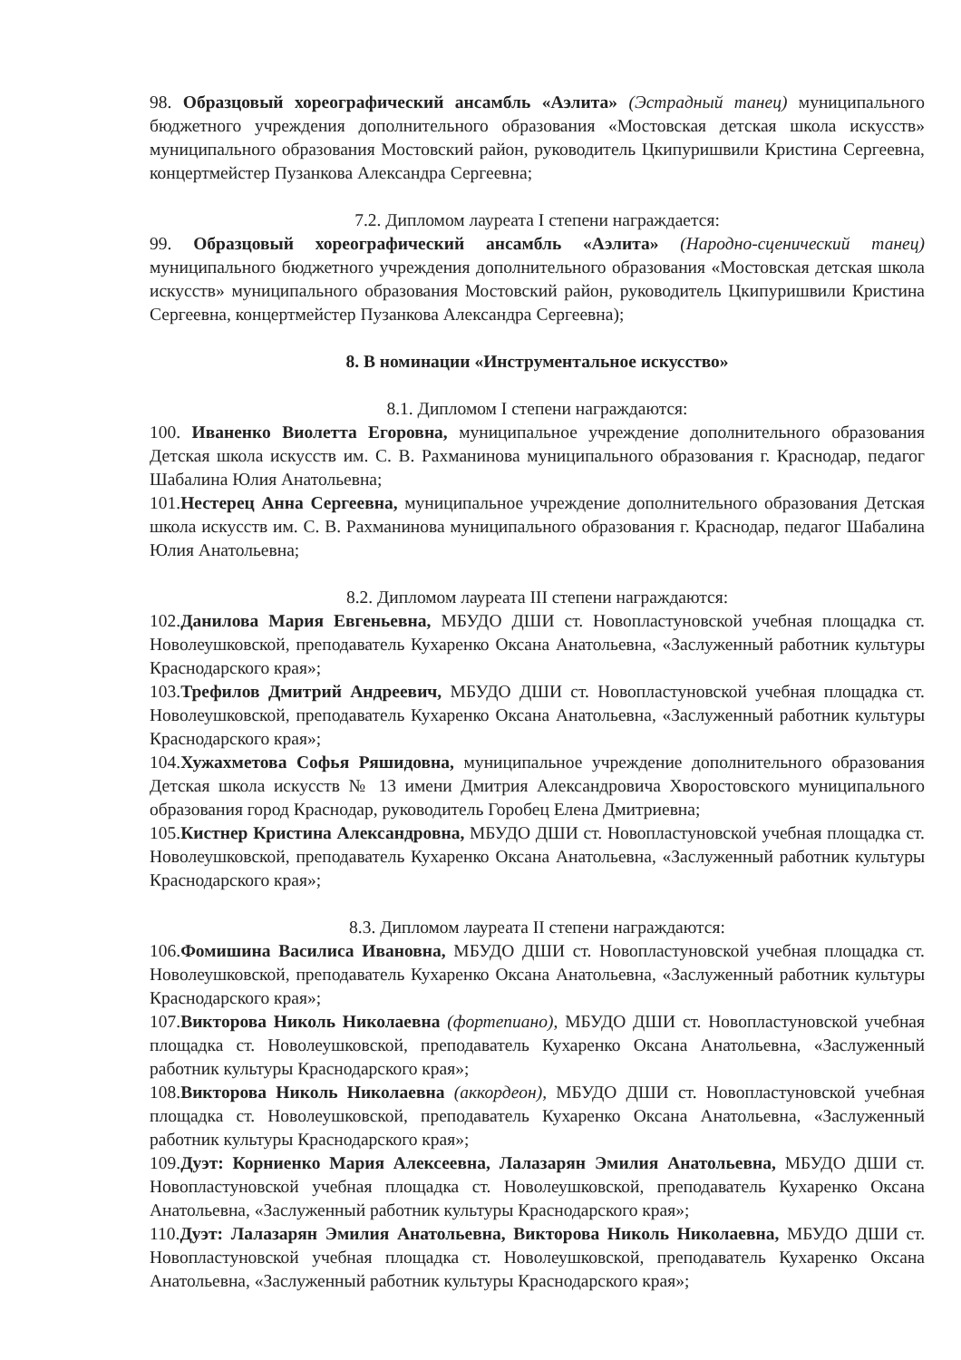98. Образцовый хореографический ансамбль «Аэлита» (Эстрадный танец) муниципального бюджетного учреждения дополнительного образования «Мостовская детская школа искусств» муниципального образования Мостовский район, руководитель Цкипуришвили Кристина Сергеевна, концертмейстер Пузанкова Александра Сергеевна;
7.2. Дипломом лауреата I степени награждается:
99. Образцовый хореографический ансамбль «Аэлита» (Народно-сценический танец) муниципального бюджетного учреждения дополнительного образования «Мостовская детская школа искусств» муниципального образования Мостовский район, руководитель Цкипуришвили Кристина Сергеевна, концертмейстер Пузанкова Александра Сергеевна);
8. В номинации «Инструментальное искусство»
8.1. Дипломом I степени награждаются:
100. Иваненко Виолетта Егоровна, муниципальное учреждение дополнительного образования Детская школа искусств им. С. В. Рахманинова муниципального образования г. Краснодар, педагог Шабалина Юлия Анатольевна;
101.Нестерец Анна Сергеевна, муниципальное учреждение дополнительного образования Детская школа искусств им. С. В. Рахманинова муниципального образования г. Краснодар, педагог Шабалина Юлия Анатольевна;
8.2. Дипломом лауреата III степени награждаются:
102.Данилова Мария Евгеньевна, МБУДО ДШИ ст. Новопластуновской учебная площадка ст. Новолеушковской, преподаватель Кухаренко Оксана Анатольевна, «Заслуженный работник культуры Краснодарского края»;
103.Трефилов Дмитрий Андреевич, МБУДО ДШИ ст. Новопластуновской учебная площадка ст. Новолеушковской, преподаватель Кухаренко Оксана Анатольевна, «Заслуженный работник культуры Краснодарского края»;
104.Хужахметова Софья Ряшидовна, муниципальное учреждение дополнительного образования Детская школа искусств № 13 имени Дмитрия Александровича Хворостовского муниципального образования город Краснодар, руководитель Горобец Елена Дмитриевна;
105.Кистнер Кристина Александровна, МБУДО ДШИ ст. Новопластуновской учебная площадка ст. Новолеушковской, преподаватель Кухаренко Оксана Анатольевна, «Заслуженный работник культуры Краснодарского края»;
8.3. Дипломом лауреата II степени награждаются:
106.Фомишина Василиса Ивановна, МБУДО ДШИ ст. Новопластуновской учебная площадка ст. Новолеушковской, преподаватель Кухаренко Оксана Анатольевна, «Заслуженный работник культуры Краснодарского края»;
107.Викторова Николь Николаевна (фортепиано), МБУДО ДШИ ст. Новопластуновской учебная площадка ст. Новолеушковской, преподаватель Кухаренко Оксана Анатольевна, «Заслуженный работник культуры Краснодарского края»;
108.Викторова Николь Николаевна (аккордеон), МБУДО ДШИ ст. Новопластуновской учебная площадка ст. Новолеушковской, преподаватель Кухаренко Оксана Анатольевна, «Заслуженный работник культуры Краснодарского края»;
109.Дуэт: Корниенко Мария Алексеевна, Лалазарян Эмилия Анатольевна, МБУДО ДШИ ст. Новопластуновской учебная площадка ст. Новолеушковской, преподаватель Кухаренко Оксана Анатольевна, «Заслуженный работник культуры Краснодарского края»;
110.Дуэт: Лалазарян Эмилия Анатольевна, Викторова Николь Николаевна, МБУДО ДШИ ст. Новопластуновской учебная площадка ст. Новолеушковской, преподаватель Кухаренко Оксана Анатольевна, «Заслуженный работник культуры Краснодарского края»;